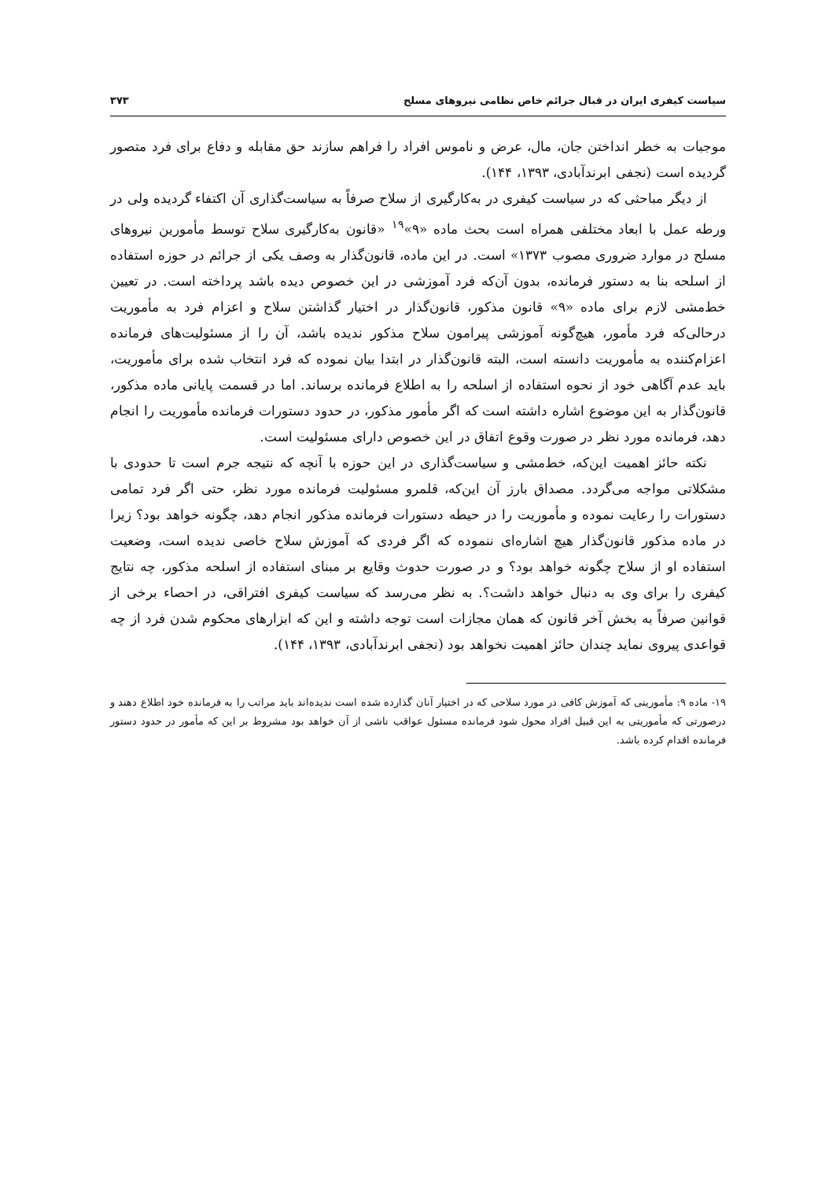سیاست کیفری ایران در قبال جرائم خاص نظامی نیروهای مسلح ۳۷۳
موجبات به خطر انداختن جان، مال، عرض و ناموس افراد را فراهم سازند حق مقابله و دفاع برای فرد متصور گردیده است (نجفی ابرندآبادی، ۱۳۹۳، ۱۴۴).
از دیگر مباحثی که در سیاست کیفری در به‌کارگیری از سلاح صرفاً به سیاست‌گذاری آن اکتفاء گردیده ولی در ورطه عمل با ابعاد مختلفی همراه است بحث ماده «۹»<sup>۱۹</sup> «قانون به‌کارگیری سلاح توسط مأمورین نیروهای مسلح در موارد ضروری مصوب ۱۳۷۳» است. در این ماده، قانون‌گذار به وصف یکی از جرائم در حوزه استفاده از اسلحه بنا به دستور فرمانده، بدون آن‌که فرد آموزشی در این خصوص دیده باشد پرداخته است. در تعیین خط‌مشی لازم برای ماده «۹» قانون مذکور، قانون‌گذار در اختیار گذاشتن سلاح و اعزام فرد به مأموریت درحالی‌که فرد مأمور، هیچ‌گونه آموزشی پیرامون سلاح مذکور ندیده باشد، آن را از مسئولیت‌های فرمانده اعزام‌کننده به مأموریت دانسته است، البته قانون‌گذار در ابتدا بیان نموده که فرد انتخاب شده برای مأموریت، باید عدم آگاهی خود از نحوه استفاده از اسلحه را به اطلاع فرمانده برساند. اما در قسمت پایانی ماده مذکور، قانون‌گذار به این موضوع اشاره داشته است که اگر مأمور مذکور، در حدود دستورات فرمانده مأموریت را انجام دهد، فرمانده مورد نظر در صورت وقوع اتفاق در این خصوص دارای مسئولیت است.
نکته حائز اهمیت این‌که، خط‌مشی و سیاست‌گذاری در این حوزه با آنچه که نتیجه جرم است تا حدودی با مشکلاتی مواجه می‌گردد. مصداق بارز آن این‌که، قلمرو مسئولیت فرمانده مورد نظر، حتی اگر فرد تمامی دستورات را رعایت نموده و مأموریت را در حیطه دستورات فرمانده مذکور انجام دهد، چگونه خواهد بود؟ زیرا در ماده مذکور قانون‌گذار هیچ اشاره‌ای ننموده که اگر فردی که آموزش سلاح خاصی ندیده است، وضعیت استفاده او از سلاح چگونه خواهد بود؟ و در صورت حدوث وقایع بر مبنای استفاده از اسلحه مذکور، چه نتایج کیفری را برای وی به دنبال خواهد داشت؟. به نظر می‌رسد که سیاست کیفری افتراقی، در احصاء برخی از قوانین صرفاً به بخش آخر قانون که همان مجازات است توجه داشته و این که ابزارهای محکوم شدن فرد از چه قواعدی پیروی نماید چندان حائز اهمیت نخواهد بود (نجفی ابرندآبادی، ۱۳۹۳، ۱۴۴).
۱۹- ماده ۹: مأمورینی که آموزش کافی در مورد سلاحی که در اختیار آنان گذارده شده است ندیده‌اند باید مراتب را به فرمانده خود اطلاع دهند و درصورتی که مأموریتی به این قبیل افراد محول شود فرمانده مسئول عواقب ناشی از آن خواهد بود مشروط بر این که مأمور در حدود دستور فرمانده اقدام کرده باشد.